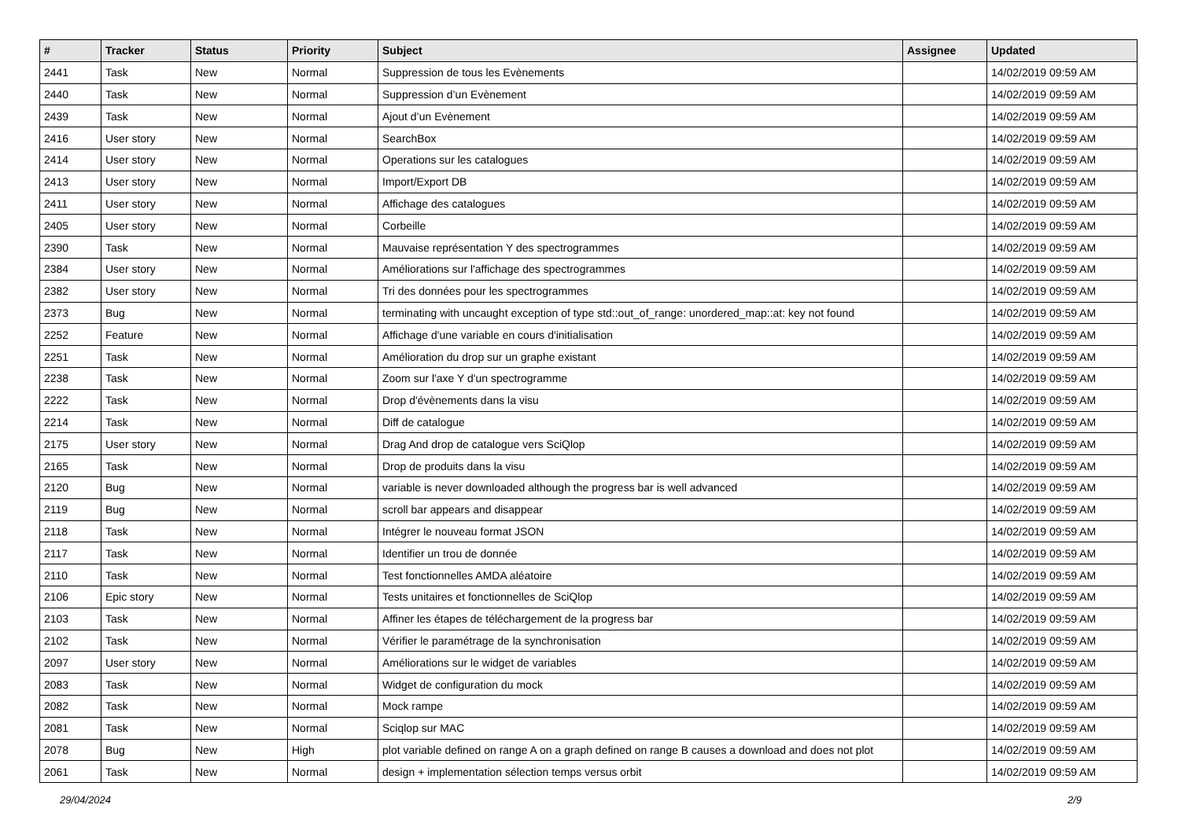| # | Tracker | Status | Priority | Subject | Assignee | Updated |
| --- | --- | --- | --- | --- | --- | --- |
| 2441 | Task | New | Normal | Suppression de tous les Evènements | | 14/02/2019 09:59 AM |
| 2440 | Task | New | Normal | Suppression d’un Evènement | | 14/02/2019 09:59 AM |
| 2439 | Task | New | Normal | Ajout d’un Evènement | | 14/02/2019 09:59 AM |
| 2416 | User story | New | Normal | SearchBox | | 14/02/2019 09:59 AM |
| 2414 | User story | New | Normal | Operations sur les catalogues | | 14/02/2019 09:59 AM |
| 2413 | User story | New | Normal | Import/Export DB | | 14/02/2019 09:59 AM |
| 2411 | User story | New | Normal | Affichage des catalogues | | 14/02/2019 09:59 AM |
| 2405 | User story | New | Normal | Corbeille | | 14/02/2019 09:59 AM |
| 2390 | Task | New | Normal | Mauvaise représentation Y des spectrogrammes | | 14/02/2019 09:59 AM |
| 2384 | User story | New | Normal | Améliorations sur l'affichage des spectrogrammes | | 14/02/2019 09:59 AM |
| 2382 | User story | New | Normal | Tri des données pour les spectrogrammes | | 14/02/2019 09:59 AM |
| 2373 | Bug | New | Normal | terminating with uncaught exception of type std::out_of_range: unordered_map::at: key not found | | 14/02/2019 09:59 AM |
| 2252 | Feature | New | Normal | Affichage d'une variable en cours d'initialisation | | 14/02/2019 09:59 AM |
| 2251 | Task | New | Normal | Amélioration du drop sur un graphe existant | | 14/02/2019 09:59 AM |
| 2238 | Task | New | Normal | Zoom sur l'axe Y d'un spectrogramme | | 14/02/2019 09:59 AM |
| 2222 | Task | New | Normal | Drop d'évènements dans la visu | | 14/02/2019 09:59 AM |
| 2214 | Task | New | Normal | Diff de catalogue | | 14/02/2019 09:59 AM |
| 2175 | User story | New | Normal | Drag And drop de catalogue vers SciQlop | | 14/02/2019 09:59 AM |
| 2165 | Task | New | Normal | Drop de produits dans la visu | | 14/02/2019 09:59 AM |
| 2120 | Bug | New | Normal | variable is never downloaded although the progress bar is well advanced | | 14/02/2019 09:59 AM |
| 2119 | Bug | New | Normal | scroll bar appears and disappear | | 14/02/2019 09:59 AM |
| 2118 | Task | New | Normal | Intégrer le nouveau format JSON | | 14/02/2019 09:59 AM |
| 2117 | Task | New | Normal | Identifier un trou de donnée | | 14/02/2019 09:59 AM |
| 2110 | Task | New | Normal | Test fonctionnelles AMDA aléatoire | | 14/02/2019 09:59 AM |
| 2106 | Epic story | New | Normal | Tests unitaires et fonctionnelles de SciQlop | | 14/02/2019 09:59 AM |
| 2103 | Task | New | Normal | Affiner les étapes de téléchargement de la progress bar | | 14/02/2019 09:59 AM |
| 2102 | Task | New | Normal | Vérifier le paramétrage de la synchronisation | | 14/02/2019 09:59 AM |
| 2097 | User story | New | Normal | Améliorations sur le widget de variables | | 14/02/2019 09:59 AM |
| 2083 | Task | New | Normal | Widget de configuration du mock | | 14/02/2019 09:59 AM |
| 2082 | Task | New | Normal | Mock rampe | | 14/02/2019 09:59 AM |
| 2081 | Task | New | Normal | Sciqlop sur MAC | | 14/02/2019 09:59 AM |
| 2078 | Bug | New | High | plot variable defined on range A on a graph defined on range B causes a download and does not plot | | 14/02/2019 09:59 AM |
| 2061 | Task | New | Normal | design + implementation sélection temps versus orbit | | 14/02/2019 09:59 AM |
29/04/2024 2/9